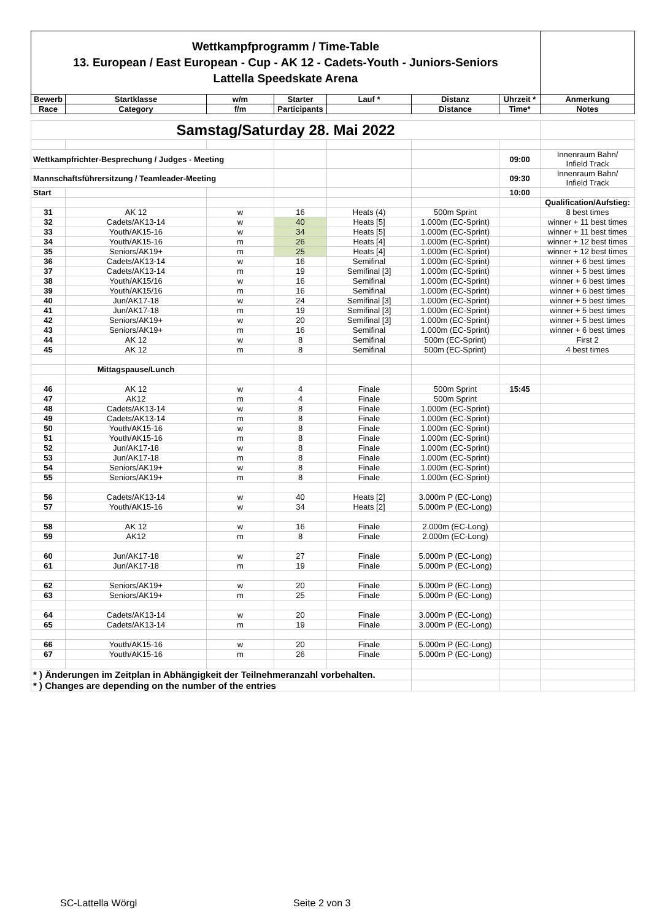| Wettkampfprogramm / Time-Table 13. European / East European - Cup - AK 12 - Cadets-Youth - Juniors-Seniors Lattella Speedskate Arena | | | | | | | |
| Bewerb | Startklasse | w/m | Starter | Lauf * | Distanz | Uhrzeit * | Anmerkung |
| Race | Category | f/m | Participants | | Distance | Time* | Notes |
| Samstag/Saturday 28. Mai 2022 | | | | | | | |
| Wettkampfrichter-Besprechung / Judges - Meeting | | | | | | 09:00 | Innenraum Bahn/ Infield Track |
| Mannschaftsführersitzung / Teamleader-Meeting | | | | | | 09:30 | Innenraum Bahn/ Infield Track |
| Start | | | | | | 10:00 | |
| | | | | | | | Qualification/Aufstieg: |
| 31 | AK 12 | w | 16 | Heats (4) | 500m Sprint | | 8 best times |
| 32 | Cadets/AK13-14 | w | 40 | Heats [5] | 1.000m (EC-Sprint) | | winner + 11 best times |
| 33 | Youth/AK15-16 | w | 34 | Heats [5] | 1.000m (EC-Sprint) | | winner + 11 best times |
| 34 | Youth/AK15-16 | m | 26 | Heats [4] | 1.000m (EC-Sprint) | | winner + 12 best times |
| 35 | Seniors/AK19+ | m | 25 | Heats [4] | 1.000m (EC-Sprint) | | winner + 12 best times |
| 36 | Cadets/AK13-14 | w | 16 | Semifinal | 1.000m (EC-Sprint) | | winner + 6 best times |
| 37 | Cadets/AK13-14 | m | 19 | Semifinal [3] | 1.000m (EC-Sprint) | | winner + 5 best times |
| 38 | Youth/AK15/16 | w | 16 | Semifinal | 1.000m (EC-Sprint) | | winner + 6 best times |
| 39 | Youth/AK15/16 | m | 16 | Semifinal | 1.000m (EC-Sprint) | | winner + 6 best times |
| 40 | Jun/AK17-18 | w | 24 | Semifinal [3] | 1.000m (EC-Sprint) | | winner + 5 best times |
| 41 | Jun/AK17-18 | m | 19 | Semifinal [3] | 1.000m (EC-Sprint) | | winner + 5 best times |
| 42 | Seniors/AK19+ | w | 20 | Semifinal [3] | 1.000m (EC-Sprint) | | winner + 5 best times |
| 43 | Seniors/AK19+ | m | 16 | Semifinal | 1.000m (EC-Sprint) | | winner + 6 best times |
| 44 | AK 12 | w | 8 | Semifinal | 500m (EC-Sprint) | | First 2 |
| 45 | AK 12 | m | 8 | Semifinal | 500m (EC-Sprint) | | 4 best times |
| | Mittagspause/Lunch | | | | | | |
| 46 | AK 12 | w | 4 | Finale | 500m Sprint | 15:45 | |
| 47 | AK12 | m | 4 | Finale | 500m Sprint | | |
| 48 | Cadets/AK13-14 | w | 8 | Finale | 1.000m (EC-Sprint) | | |
| 49 | Cadets/AK13-14 | m | 8 | Finale | 1.000m (EC-Sprint) | | |
| 50 | Youth/AK15-16 | w | 8 | Finale | 1.000m (EC-Sprint) | | |
| 51 | Youth/AK15-16 | m | 8 | Finale | 1.000m (EC-Sprint) | | |
| 52 | Jun/AK17-18 | w | 8 | Finale | 1.000m (EC-Sprint) | | |
| 53 | Jun/AK17-18 | m | 8 | Finale | 1.000m (EC-Sprint) | | |
| 54 | Seniors/AK19+ | w | 8 | Finale | 1.000m (EC-Sprint) | | |
| 55 | Seniors/AK19+ | m | 8 | Finale | 1.000m (EC-Sprint) | | |
| 56 | Cadets/AK13-14 | w | 40 | Heats [2] | 3.000m P (EC-Long) | | |
| 57 | Youth/AK15-16 | w | 34 | Heats [2] | 5.000m P (EC-Long) | | |
| 58 | AK 12 | w | 16 | Finale | 2.000m (EC-Long) | | |
| 59 | AK12 | m | 8 | Finale | 2.000m (EC-Long) | | |
| 60 | Jun/AK17-18 | w | 27 | Finale | 5.000m P (EC-Long) | | |
| 61 | Jun/AK17-18 | m | 19 | Finale | 5.000m P (EC-Long) | | |
| 62 | Seniors/AK19+ | w | 20 | Finale | 5.000m P (EC-Long) | | |
| 63 | Seniors/AK19+ | m | 25 | Finale | 5.000m P (EC-Long) | | |
| 64 | Cadets/AK13-14 | w | 20 | Finale | 3.000m P (EC-Long) | | |
| 65 | Cadets/AK13-14 | m | 19 | Finale | 3.000m P (EC-Long) | | |
| 66 | Youth/AK15-16 | w | 20 | Finale | 5.000m P (EC-Long) | | |
| 67 | Youth/AK15-16 | m | 26 | Finale | 5.000m P (EC-Long) | | |
| * ) Änderungen im Zeitplan in Abhängigkeit der Teilnehmeranzahl vorbehalten. | | | | | | | |
| * ) Changes are depending on the number of the entries | | | | | | | |
SC-Lattella Wörgl Seite 2 von 3